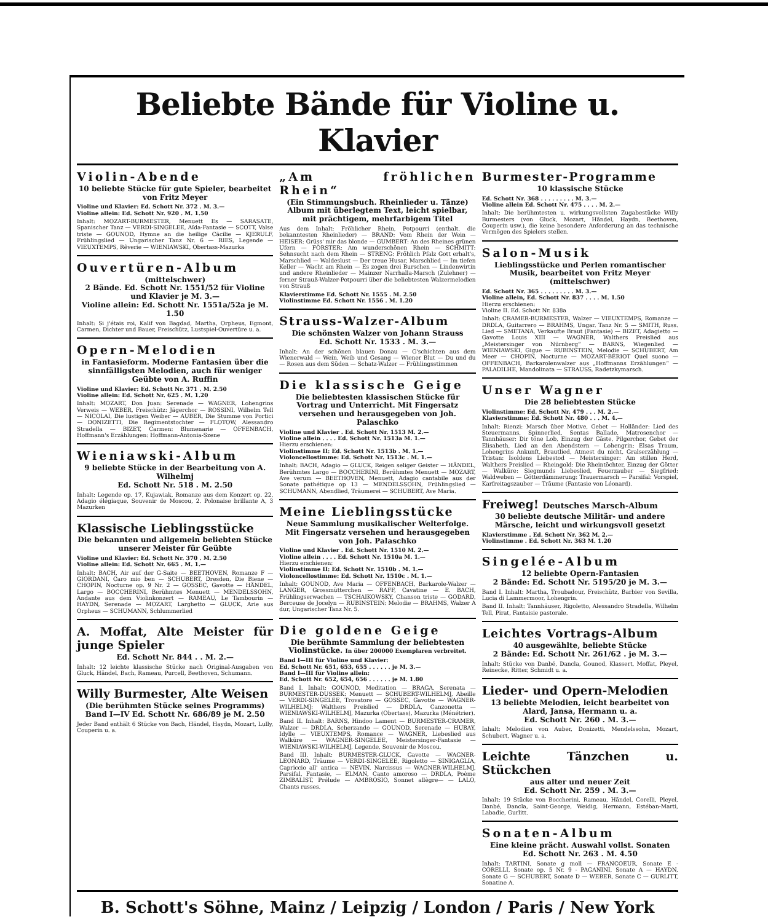Beliebte Bände für Violine u. Klavier
Violin-Abende
10 beliebte Stücke für gute Spieler, bearbeitet von Fritz Meyer
Violine und Klavier: Ed. Schott Nr. 372 . M. 3.—
Violine allein: Ed. Schott Nr. 920 . M. 1.50
Inhalt: MOZART-BURMESTER, Menuett Es — SARASATE, Spanischer Tanz — VERDI-SINGELEE, Aïda-Fantasie — SCOTT, Valse triste — GOUNOD, Hymne an die heilige Cäcilie — KJERULF, Frühlingslied — Ungarischer Tanz Nr. 6 — RIES, Legende — VIEUXTEMPS, Rêverie — WIENIAWSKI, Obertass-Mazurka
Ouvertüren-Album
(mittelschwer)
2 Bände. Ed. Schott Nr. 1551/52 für Violine und Klavier je M. 3.—
Violine allein: Ed. Schott Nr. 1551a/52a je M. 1.50
Inhalt: Si j'étais roi, Kalif von Bagdad, Martha, Orpheus, Egmont, Carmen, Dichter und Bauer, Freischütz, Lustspiel-Ouvertüre u. a.
Opern-Melodien
in Fantasieform. Moderne Fantasien über die sinnfälligsten Melodien, auch für weniger Geübte von A. Ruffin
Violine und Klavier: Ed. Schott Nr. 371 . M. 2.50
Violine allein: Ed. Schott Nr. 625 . M. 1.20
Inhalt: MOZART, Don Juan: Serenade — WAGNER, Lohengrins Verweis — WEBER, Freischütz: Jägerchor — ROSSINI, Wilhelm Tell — NICOLAI, Die lustigen Weiber — AUBER, Die Stumme von Portici — DONIZETTI, Die Regimentstochter — FLOTOW, Alessandro Stradella — BIZET, Carmen: Blumenarie — OFFENBACH, Hoffmann's Erzählungen: Hoffmann-Antonia-Szene
Wieniawski-Album
9 beliebte Stücke in der Bearbeitung von A. Wilhelmj
Ed. Schott Nr. 518 . M. 2.50
Inhalt: Legende op. 17, Kujawiak, Romanze aus dem Konzert op. 22, Adagio élégiaque, Souvenir de Moscou, 2. Polonaise brillante A, 3 Mazurken
Klassische Lieblingsstücke
Die bekannten und allgemein beliebten Stücke unserer Meister für Geübte
Violine und Klavier: Ed. Schott Nr. 370 . M. 2.50
Violine allein: Ed. Schott Nr. 665 . M. 1.—
Inhalt: BACH, Air auf der G-Saite — BEETHOVEN, Romanze F — GIORDANI, Caro mio ben — SCHUBERT, Dresden, Die Biene — CHOPIN, Nocturne op. 9 Nr. 2 — GOSSEC, Gavotte — HÄNDEL, Largo — BOCCHERINI, Berühmtes Menuett — MENDELSSOHN, Andante aus dem Violinkonzert — RAMEAU, Le Tambourin — HAYDN, Serenade — MOZART, Larghetto — GLUCK, Arie aus Orpheus — SCHUMANN, Schlummerlied
A. Moffat, Alte Meister für junge Spieler
Ed. Schott Nr. 844 . . M. 2.—
Inhalt: 12 leichte klassische Stücke nach Original-Ausgaben von Gluck, Händel, Bach, Rameau, Purcell, Beethoven, Schumann.
Willy Burmester, Alte Weisen
(Die berühmten Stücke seines Programms)
Band I—IV Ed. Schott Nr. 686/89 je M. 2.50
Jeder Band enthält 6 Stücke von Bach, Händel, Haydn, Mozart, Lully, Couperin u. a.
„Am fröhlichen Rhein“
(Ein Stimmungsbuch. Rheinlieder u. Tänze) Album mit überlegtem Text, leicht spielbar, mit prächtigem, mehrfarbigem Titel
Aus dem Inhalt: Fröhlicher Rhein, Potpourri (enthalt. die bekanntesten Rheinlieder) — BRAND: Vom Rhein der Wein — HEISER: Grüss' mir das blonde — GUMBERT: An des Rheines grünen Ufern — FÖRSTER: Am wunderschönen Rhein — SCHMITT: Sehnsucht nach dem Rhein — STRENG: Fröhlich Pfalz Gott erhalt's, Marschlied — Waldeslust — Der treue Husar, Marschlied — Im tiefen Keller — Wacht am Rhein — Es zogen drei Burschen — Lindenwirtin und andere Rheinlieder — Mainzer Narrhalla-Marsch (Zulehner) — ferner Strauß-Walzer-Potpourri über die beliebtesten Walzermelodien von Strauß
Klavierstimme Ed. Schott Nr. 1555 . M. 2.50
Violinstimme Ed. Schott Nr. 1556 . M. 1.20
Strauss-Walzer-Album
Die schönsten Walzer von Johann Strauss
Ed. Schott Nr. 1533 . M. 3.—
Inhalt: An der schönen blauen Donau — G'schichten aus dem Wienerwald — Wein, Weib und Gesang — Wiener Blut — Du und du — Rosen aus dem Süden — Schatz-Walzer — Frühlingsstimmen
Die klassische Geige
Die beliebtesten klassischen Stücke für Vortrag und Unterricht. Mit Fingersatz versehen und herausgegeben von Joh. Palaschko
Violine und Klavier . Ed. Schott Nr. 1513 M. 2.—
Violine allein . . . . Ed. Schott Nr. 1513a M. 1.—
Hierzu erschienen:
Violinstimme II: Ed. Schott Nr. 1513b . M. 1.—
Violoncellostimme: Ed. Schott Nr. 1513c . M. 1.—
Inhalt: BACH, Adagio — GLUCK, Reigen seliger Geister — HÄNDEL, Berühmtes Largo — BOCCHERINI, Berühmtes Menuett — MOZART, Ave verum — BEETHOVEN, Menuett, Adagio cantabile aus der Sonate pathétique op 13 — MENDELSSOHN, Frühlingslied — SCHUMANN, Abendlied, Träumerei — SCHUBERT, Ave Maria.
Meine Lieblingsstücke
Neue Sammlung musikalischer Welterfolge. Mit Fingersatz versehen und herausgegeben von Joh. Palaschko
Violine und Klavier . Ed. Schott Nr. 1510 M. 2.—
Violine allein . . . . Ed. Schott Nr. 1510a M. 1.—
Hierzu erschienen:
Violinstimme II: Ed. Schott Nr. 1510b . M. 1.—
Violoncellostimme: Ed. Schott Nr. 1510c . M. 1.—
Inhalt: GOUNOD, Ave Maria — OFFENBACH, Barkarole-Walzer — LANGER, Grossmütterchen — RAFF, Cavatine — E. BACH, Frühlingserwachen — TSCHAIKOWSKY, Chanson triste — GODARD, Berceuse de Jocelyn — RUBINSTEIN: Melodie — BRAHMS, Walzer A dur, Ungarischer Tanz Nr. 5.
Die goldene Geige
Die berühmte Sammlung der beliebtesten Violinstücke. In über 200000 Exemplaren verbreitet.
Band I—III für Violine und Klavier:
Ed. Schott Nr. 651, 653, 655 . . . . . . je M. 3.—
Band I—III für Violine allein:
Ed. Schott Nr. 652, 654, 656 . . . . . . je M. 1.80
Band I. Inhalt: GOUNOD, Meditation — BRAGA, Serenata — BURMESTER-DUSSEK: Menuett — SCHUBERT-WILHELMJ, Abeille — VERDI-SINGELEE, Trovatore — GOSSEC, Gavotte — WAGNER-WILHELMJ: Walthers Preislied — DRDLA, Canzonetta — WIENIAWSKI-WILHELMJ, Mazurka (Obertass), Mazurka (Ménétrier).
Band II. Inhalt: BARNS, Hindoo Lament — BURMESTER-CRAMER, Walzer — DRDLA, Scherzando — GOUNOD, Serenade — HUBAY, Idylle — VIEUXTEMPS, Romance — WAGNER, Liebeslied aus Walküre — WAGNER-SINGELEE, Meistersinger-Fantasie — WIENIAWSKI-WILHELMJ, Legende, Souvenir de Moscou.
Band III. Inhalt: BURMESTER-GLUCK, Gavotte — WAGNER-LEONARD, Träume — VERDI-SINGELEE, Rigoletto — SINIGAGLIA, Capriccio all' antica — NEVIN, Narcissus — WAGNER-WILHELMJ, Parsifal, Fantasie, — ELMAN, Canto amoroso — DRDLA, Poème ZIMBALIST, Prélude — AMBROSIO, Sonnet allègre— — LALO, Chants russes.
Burmester-Programme
10 klassische Stücke
Ed. Schott Nr. 368 . . . . . . . . . M. 3.—
Violine allein Ed. Schott Nr. 475 . . . . M. 2.—
Inhalt: Die berühmtesten u. wirkungsvollsten Zugabestücke Willy Burmesters (von Gluck, Mozart, Händel, Haydn, Beethoven, Couperin usw.), die keine besondere Anforderung an das technische Vermögen des Spielers stellen.
Salon-Musik
Lieblingsstücke und Perlen romantischer Musik, bearbeitet von Fritz Meyer
(mittelschwer)
Ed. Schott Nr. 365 . . . . . . . . . M. 3.—
Violine allein, Ed. Schott Nr. 837 . . . . M. 1.50
Hierzu erschienen:
Violine II. Ed. Schott Nr. 838a
Inhalt: CRAMER-BURMESTER, Walzer — VIEUXTEMPS, Romanze — DRDLA, Guitarrero — BRAHMS, Ungar. Tanz Nr. 5 — SMITH, Russ. Lied — SMETANA, Verkaufte Braut (Fantasie) — BIZET, Adagietto — Gavotte Louis XIII — WAGNER, Walthers Preislied aus „Meistersinger von Nürnberg“ — BARNS, Wiegenlied — WIENIAWSKI, Gigue — RUBINSTEIN, Melodie — SCHUBERT, Am Meer — CHOPIN, Nocturne — MOZART-BÉRIOT Quel suono — OFFENBACH, Barkarolenwalzer aus „Hoffmanns Erzählungen“ — PALADILHE, Mandolinata — STRAUSS, Radetzkymarsch.
Unser Wagner
Die 28 beliebtesten Stücke
Violinstimme: Ed. Schott Nr. 479 . . . M. 2.—
Klavierstimme: Ed. Schott Nr. 480 . . . M. 4.—
Inhalt: Rienzi: Marsch über Motive, Gebet — Holländer: Lied des Steuermanns, Spinnerlied, Sentas Ballade, Matrosenchor — Tannhäuser: Dir töne Lob, Einzug der Gäste, Pilgerchor, Gebet der Elisabeth, Lied an den Abendstern — Lohengrin: Elsas Traum, Lohengrins Ankunft, Brautlied, Atmest du nicht, Gralserzählung — Tristan: Isoldens Liebestod — Meistersinger: Am stillen Herd, Walthers Preislied — Rheingold: Die Rheintöchter, Einzug der Götter — Walküre: Siegmunds Liebeslied, Feuerzauber — Siegfried: Waldweben — Götterdämmerung: Trauermarsch — Parsifal: Vorspiel, Karfreitagszauber — Träume (Fantasie von Léonard).
Freiweg! Deutsches Marsch-Album
30 beliebte deutsche Militär- und andere Märsche, leicht und wirkungsvoll gesetzt
Klavierstimme . Ed. Schott Nr. 362 M. 2.—
Violinstimme . Ed. Schott Nr. 363 M. 1.20
Singelée-Album
12 beliebte Opern-Fantasien
2 Bände: Ed. Schott Nr. 5195/20 je M. 3.—
Band I. Inhalt: Martha, Troubadour, Freischütz, Barbier von Sevilla, Lucia di Lammermoor, Lohengrin.
Band II. Inhalt: Tannhäuser, Rigoletto, Alessandro Stradella, Wilhelm Tell, Pirat, Fantaisie pastorale.
Leichtes Vortrags-Album
40 ausgewählte, beliebte Stücke
2 Bände: Ed. Schott Nr. 261/62 . je M. 3.—
Inhalt: Stücke von Danbé, Dancla, Gounod, Klassert, Moffat, Pleyel, Reinecke, Ritter, Schmidt u. a.
Lieder- und Opern-Melodien
13 beliebte Melodien, leicht bearbeitet von Alard, Jansa, Hermann u. a.
Ed. Schott Nr. 260 . M. 3.—
Inhalt: Melodien von Auber, Donizetti, Mendelssohn, Mozart, Schubert, Wagner u. a.
Leichte Tänzchen u. Stückchen
aus alter und neuer Zeit
Ed. Schott Nr. 259 . M. 3.—
Inhalt: 19 Stücke von Boccherini, Rameau, Händel, Corelli, Pleyel, Danbé, Dancla, Saint-George, Weidig, Hermann, Estéban-Marti, Labadie, Gurlitt.
Sonaten-Album
Eine kleine prächt. Auswahl vollst. Sonaten
Ed. Schott Nr. 263 . M. 4.50
Inhalt: TARTINI, Sonate g moll — FRANCOEUR, Sonate E - CORELLI, Sonate op. 5 Nr. 9 - PAGANINI, Sonate A — HAYDN, Sonate G — SCHUBERT, Sonate D — WEBER, Sonate C — GURLITT, Sonatine A.
B. Schott's Söhne, Mainz / Leipzig / London / Paris / New York